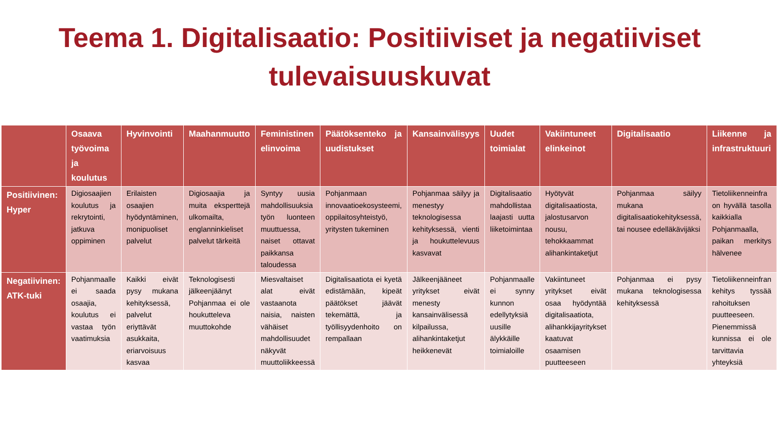Teema 1. Digitalisaatio: Positiiviset ja negatiiviset
tulevaisuuskuvat
| | Osaava työvoima ja koulutus | Hyvinvointi | Maahanmuutto | Feministinen elinvoima | Päätöksenteko ja uudistukset | Kansainvälisyys | Uudet toimialat | Vakiintuneet elinkeinot | Digitalisaatio | Liikenne ja infrastruktuuri |
| --- | --- | --- | --- | --- | --- | --- | --- | --- | --- | --- |
| Positiivinen: Hyper | Digiosaajien koulutus ja rekrytointi, jatkuva oppiminen | Erilaisten osaajien hyödyntäminen, monipuoliset palvelut | Digiosaajia ja muita eksperttejä ulkomailta, englanninkieliset palvelut tärkeitä | Syntyy uusia mahdollisuuksia työn luonteen muuttuessa, naiset ottavat paikkansa taloudessa | Pohjanmaan innovaatioekosysteemi, oppilaitosyhteistyö, yritysten tukeminen | Pohjanmaa säilyy ja menestyy teknologisessa kehityksessä, vienti ja houkuttelevuus kasvavat | Digitalisaatio mahdollistaa laajasti uutta liiketoimintaa | Hyötyvät digitalisaatiosta, jalostusarvon nousu, tehokkaammat alihankintaketjut | Pohjanmaa säilyy mukana digitalisaatiokehityksessä, tai nousee edelläkävijäksi | Tietoliikenneinfra on hyvällä tasolla kaikkialla Pohjanmaalla, paikan merkitys hälvenee |
| Negatiivinen: ATK-tuki | Pohjanmaalle ei saada osaajia, koulutus ei vastaa työn vaatimuksia | Kaikki eivät pysy mukana kehityksessä, palvelut eriyttävät asukkaita, eriarvoisuus kasvaa | Teknologisesti jälkeenjäänyt Pohjanmaa ei ole houkutteleva muuttokohde | Miesvaltaiset alat eivät vastaanota naisia, naisten vähäiset mahdollisuudet näkyvät muuttoliikkeessä | Digitalisaatiota ei kyetä edistämään, kipeät päätökset jäävät tekemättä, ja työllisyydenhoito on rempallaan | Jälkeenjääneet yritykset eivät menesty kansainvälisessä kilpailussa, alihankintaketjut heikkenevät | Pohjanmaalle ei synny kunnon edellytyksiä uusille älykkäille toimialoille | Vakiintuneet yritykset eivät osaa hyödyntää digitalisaatiota, alihankkijayritykset kaatuvat osaamisen puutteeseen | Pohjanmaa ei pysy mukana teknologisessa kehityksessä | Tietoliikenneinfran kehitys tyssää rahoituksen puutteeseen. Pienemmissä kunnissa ei ole tarvittavia yhteyksiä |